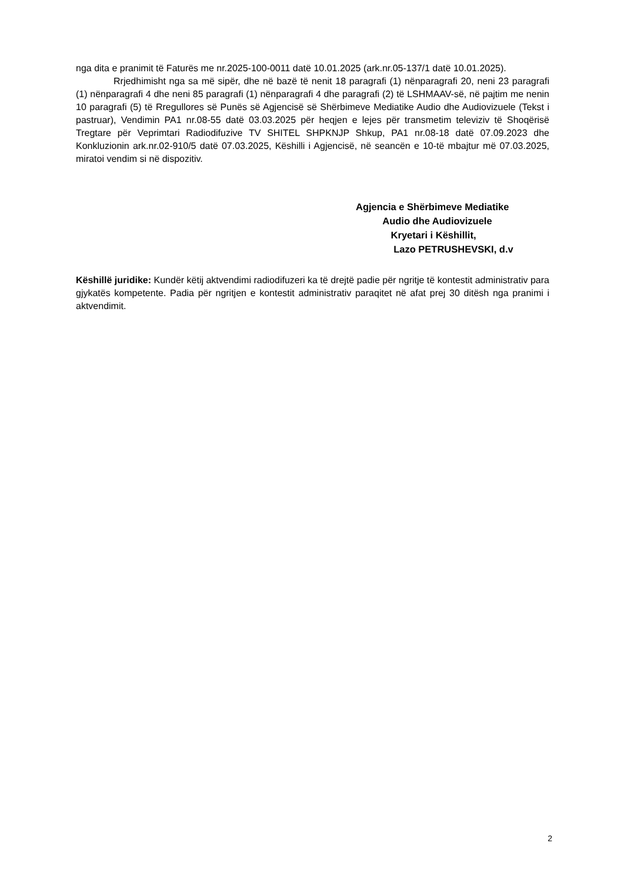nga dita e pranimit të Faturës me nr.2025-100-0011 datë 10.01.2025 (ark.nr.05-137/1 datë 10.01.2025).
Rrjedhimisht nga sa më sipër, dhe në bazë të nenit 18 paragrafi (1) nënparagrafi 20, neni 23 paragrafi (1) nënparagrafi 4 dhe neni 85 paragrafi (1) nënparagrafi 4 dhe paragrafi (2) të LSHMAAV-së, në pajtim me nenin 10 paragrafi (5) të Rregullores së Punës së Agjencisë së Shërbimeve Mediatike Audio dhe Audiovizuele (Tekst i pastruar), Vendimin PA1 nr.08-55 datë 03.03.2025 për heqjen e lejes për transmetim televiziv të Shoqërisë Tregtare për Veprimtari Radiodifuzive TV SHITEL SHPKNJP Shkup, PA1 nr.08-18 datë 07.09.2023 dhe Konkluzionin ark.nr.02-910/5 datë 07.03.2025, Këshilli i Agjencisë, në seancën e 10-të mbajtur më 07.03.2025, miratoi vendim si në dispozitiv.
Agjencia e Shërbimeve Mediatike
Audio dhe Audiovizuele
Kryetari i Këshillit,
Lazo PETRUSHEVSKI, d.v
Këshillë juridike: Kundër këtij aktvendimi radiodifuzeri ka të drejtë padie për ngritje të kontestit administrativ para gjykatës kompetente. Padia për ngritjen e kontestit administrativ paraqitet në afat prej 30 ditësh nga pranimi i aktvendimit.
2